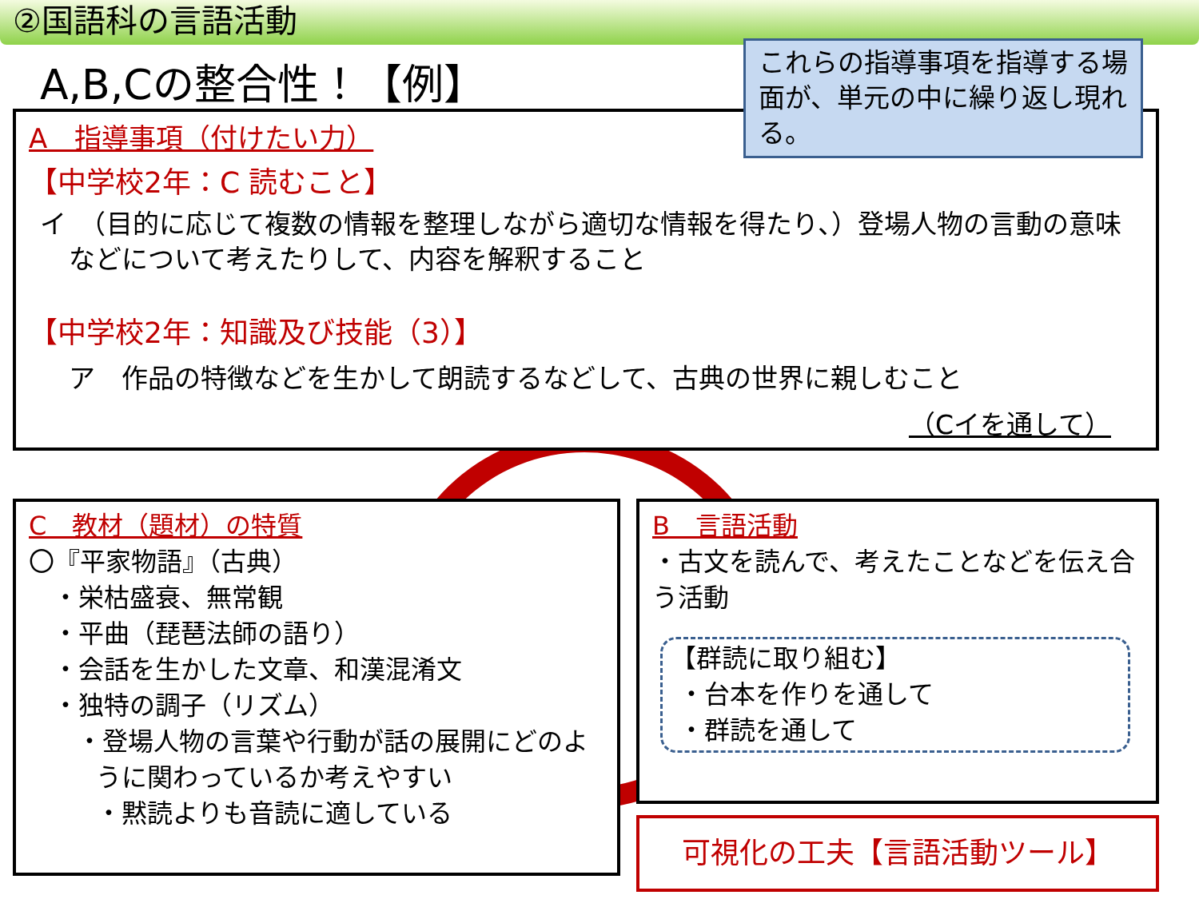②国語科の言語活動
A,B,Cの整合性！【例】
A　指導事項（付けたい力）
【中学校2年：C 読むこと】
イ　（目的に応じて複数の情報を整理しながら適切な情報を得たり、）登場人物の言動の意味などについて考えたりして、内容を解釈すること
【中学校2年：知識及び技能（3）】
ア　作品の特徴などを生かして朗読するなどして、古典の世界に親しむこと
（Cイを通して）
これらの指導事項を指導する場面が、単元の中に繰り返し現れる。
C　教材（題材）の特質
〇『平家物語』（古典）
・栄枯盛衰、無常観
・平曲（琵琶法師の語り）
・会話を生かした文章、和漢混淆文
・独特の調子（リズム）
・登場人物の言葉や行動が話の展開にどのように関わっているか考えやすい
・黙読よりも音読に適している
B　言語活動
・古文を読んで、考えたことなどを伝え合う活動
【群読に取り組む】
・台本を作りを通して
・群読を通して
可視化の工夫【言語活動ツール】